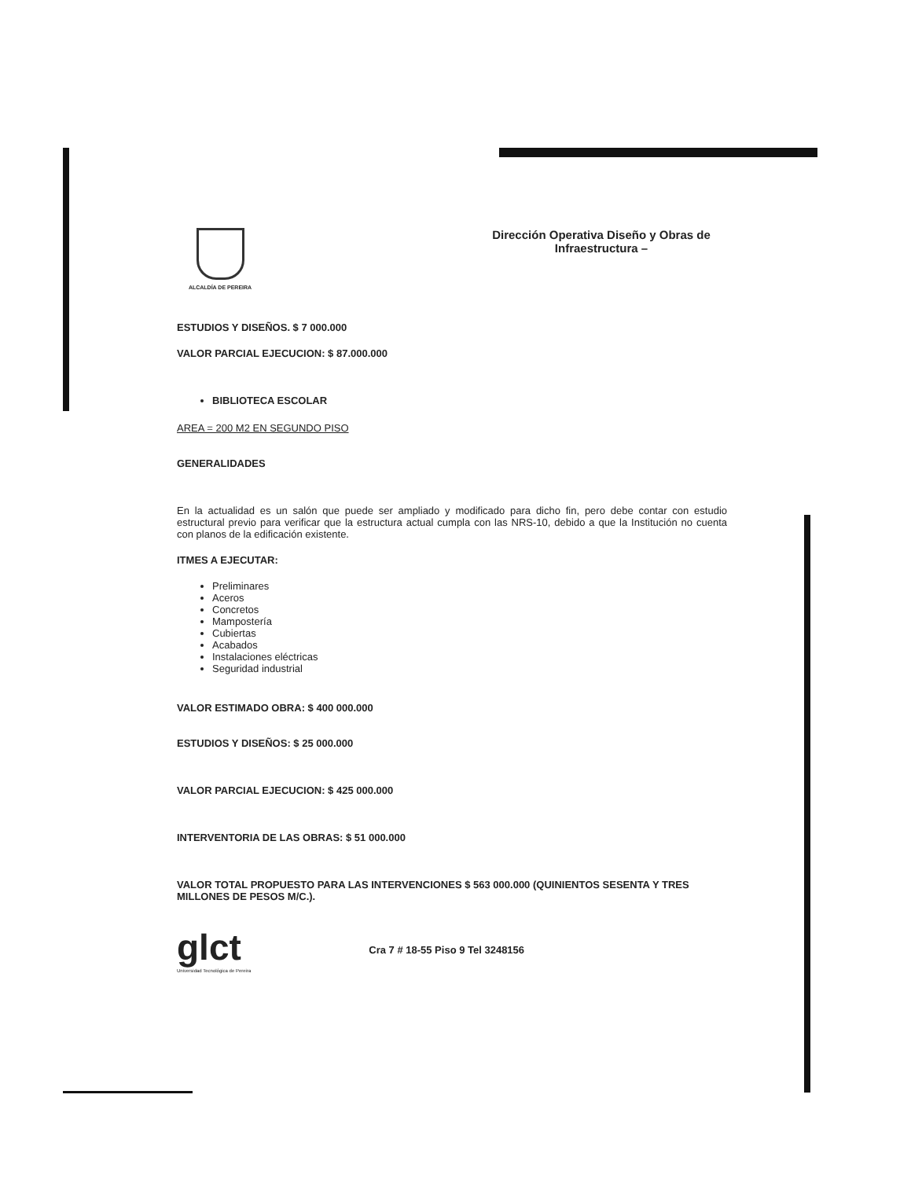ALCALDÍA DE PEREIRA
Dirección Operativa Diseño y Obras de Infraestructura –
ESTUDIOS Y DISEÑOS. $ 7 000.000
VALOR PARCIAL EJECUCION: $ 87.000.000
BIBLIOTECA ESCOLAR
AREA = 200 M2 EN SEGUNDO PISO
GENERALIDADES
En la actualidad es un salón que puede ser ampliado y modificado para dicho fin, pero debe contar con estudio estructural previo para verificar que la estructura actual cumpla con las NRS-10, debido a que la Institución no cuenta con planos de la edificación existente.
ITMES A EJECUTAR:
Preliminares
Aceros
Concretos
Mampostería
Cubiertas
Acabados
Instalaciones eléctricas
Seguridad industrial
VALOR ESTIMADO OBRA: $ 400 000.000
ESTUDIOS Y DISEÑOS: $ 25 000.000
VALOR PARCIAL EJECUCION: $ 425 000.000
INTERVENTORIA DE LAS OBRAS: $ 51 000.000
VALOR TOTAL PROPUESTO PARA LAS INTERVENCIONES $ 563 000.000 (QUINIENTOS SESENTA Y TRES MILLONES DE PESOS M/C.).
glct
Universidad Tecnológica de Pereira
Cra 7 # 18-55 Piso 9 Tel 3248156